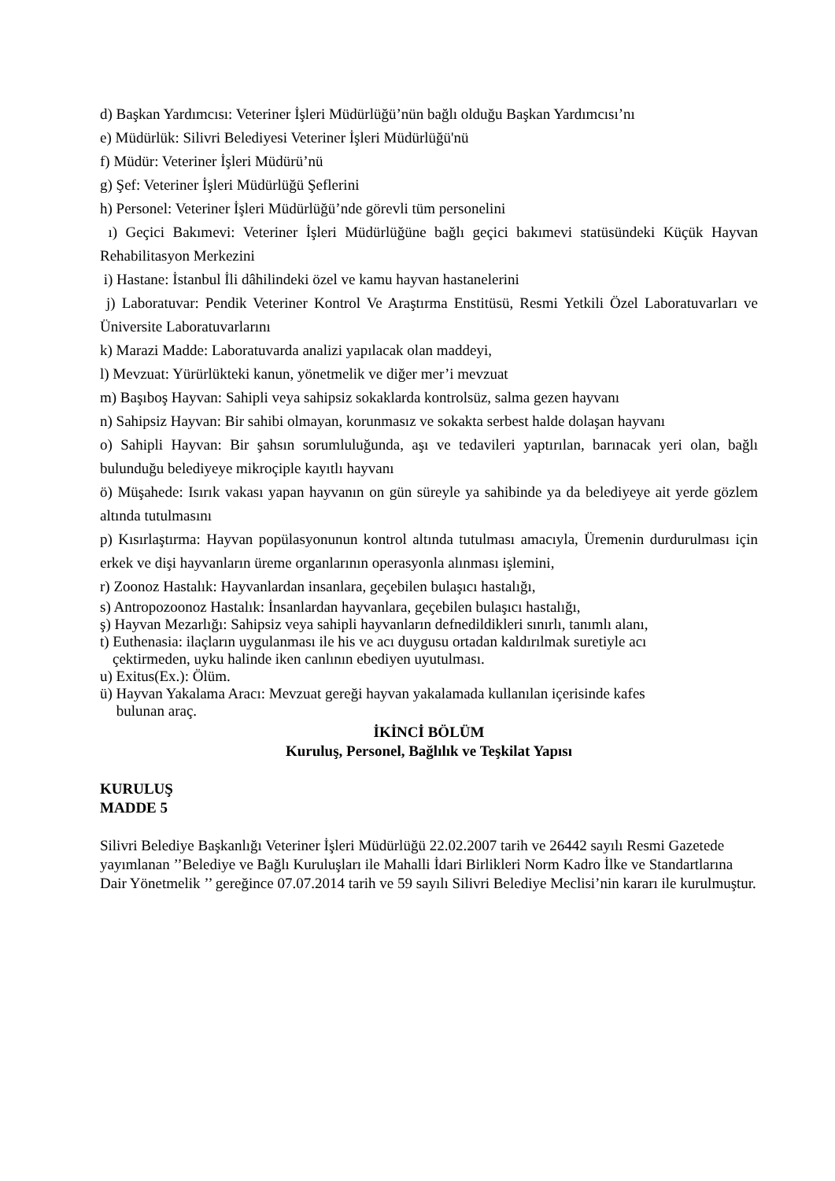d) Başkan Yardımcısı: Veteriner İşleri Müdürlüğü’nün bağlı olduğu Başkan Yardımcısı’nı
e) Müdürlük: Silivri Belediyesi Veteriner İşleri Müdürlüğü'nü
f) Müdür: Veteriner İşleri Müdürü’nü
g) Şef: Veteriner İşleri Müdürlüğü Şeflerini
h) Personel: Veteriner İşleri Müdürlüğü’nde görevli tüm personelini
ı) Geçici Bakımevi: Veteriner İşleri Müdürlüğüne bağlı geçici bakımevi statüsündeki Küçük Hayvan Rehabilitasyon Merkezini
i) Hastane: İstanbul İli dâhilindeki özel ve kamu hayvan hastanelerini
j) Laboratuvar: Pendik Veteriner Kontrol Ve Araştırma Enstitüsü, Resmi Yetkili Özel Laboratuvarları ve Üniversite Laboratuvarlarını
k) Marazi Madde: Laboratuvarda analizi yapılacak olan maddeyi,
l) Mevzuat: Yürürlükteki kanun, yönetmelik ve diğer mer’i mevzuat
m) Başıboş Hayvan: Sahipli veya sahipsiz sokaklarda kontrolsüz, salma gezen hayvanı
n) Sahipsiz Hayvan: Bir sahibi olmayan, korunmasız ve sokakta serbest halde dolaşan hayvanı
o) Sahipli Hayvan: Bir şahsın sorumluluğunda, aşı ve tedavileri yaptırılan, barınacak yeri olan, bağlı bulunduğu belediyeye mikroçiple kayıtlı hayvanı
ö) Müşahede: Isırık vakası yapan hayvanın on gün süreyle ya sahibinde ya da belediyeye ait yerde gözlem altında tutulmasını
p) Kısırlaştırma: Hayvan popülasyonunun kontrol altında tutulması amacıyla, Üremenin durdurulması için erkek ve dişi hayvanların üreme organlarının operasyonla alınması işlemini,
r) Zoonoz Hastalık: Hayvanlardan insanlara, geçebilen bulaşıcı hastalığı,
s) Antropozoonoz Hastalık: İnsanlardan hayvanlara, geçebilen bulaşıcı hastalığı,
ş) Hayvan Mezarlığı: Sahipsiz veya sahipli hayvanların defnedildikleri sınırlı, tanımlı alanı,
t) Euthenasia: ilaçların uygulanması ile his ve acı duygusu ortadan kaldırılmak suretiyle acı
çektirmeden, uyku halinde iken canlının ebediyen uyutulması.
u) Exitus(Ex.): Ölüm.
ü) Hayvan Yakalama Aracı: Mevzuat gereği hayvan yakalamada kullanılan içerisinde kafes
bulunan araç.
İKİNCİ BÖLÜM
Kuruluş, Personel, Bağlılık ve Teşkilat Yapısı
KURULUŞ
MADDE 5
Silivri Belediye Başkanlığı Veteriner İşleri Müdürlüğü 22.02.2007 tarih ve 26442 sayılı Resmi Gazetede yayımlanan ’’Belediye ve Bağlı Kuruluşları ile Mahalli İdari Birlikleri Norm Kadro İlke ve Standartlarına Dair Yönetmelik ’’ gereğince 07.07.2014 tarih ve 59 sayılı Silivri Belediye Meclisi’nin kararı ile kurulmuştur.